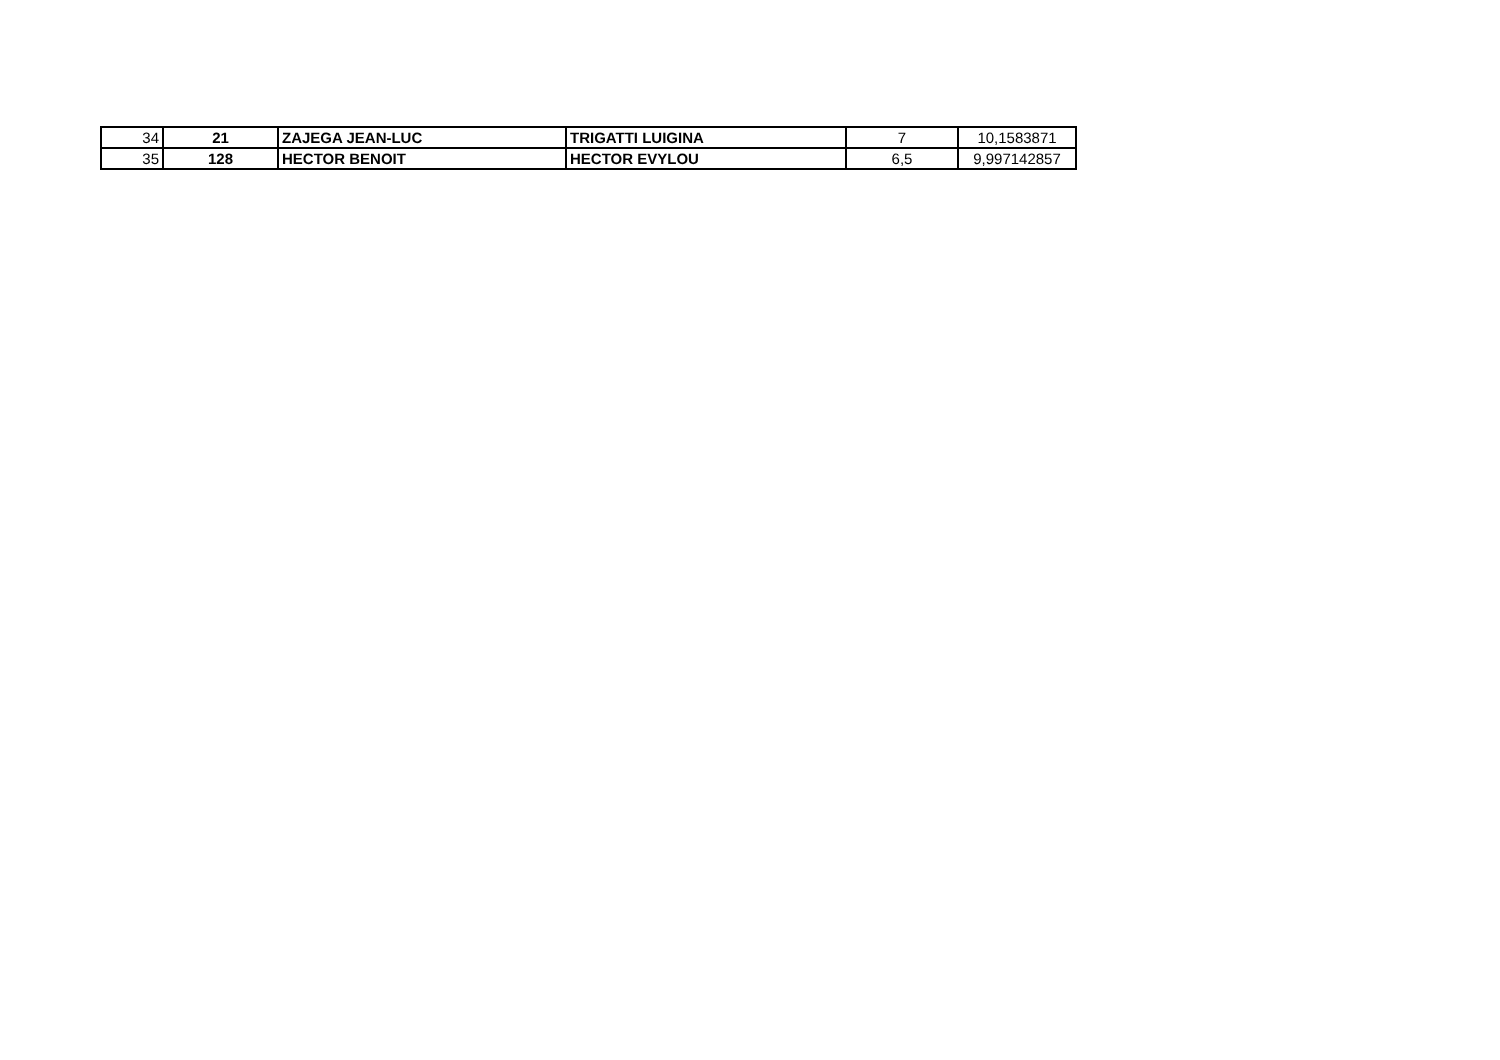| 34 | 21 | ZAJEGA JEAN-LUC | TRIGATTI LUIGINA | 7 | 10,1583871 |
| 35 | 128 | HECTOR BENOIT | HECTOR EVYLOU | 6,5 | 9,997142857 |